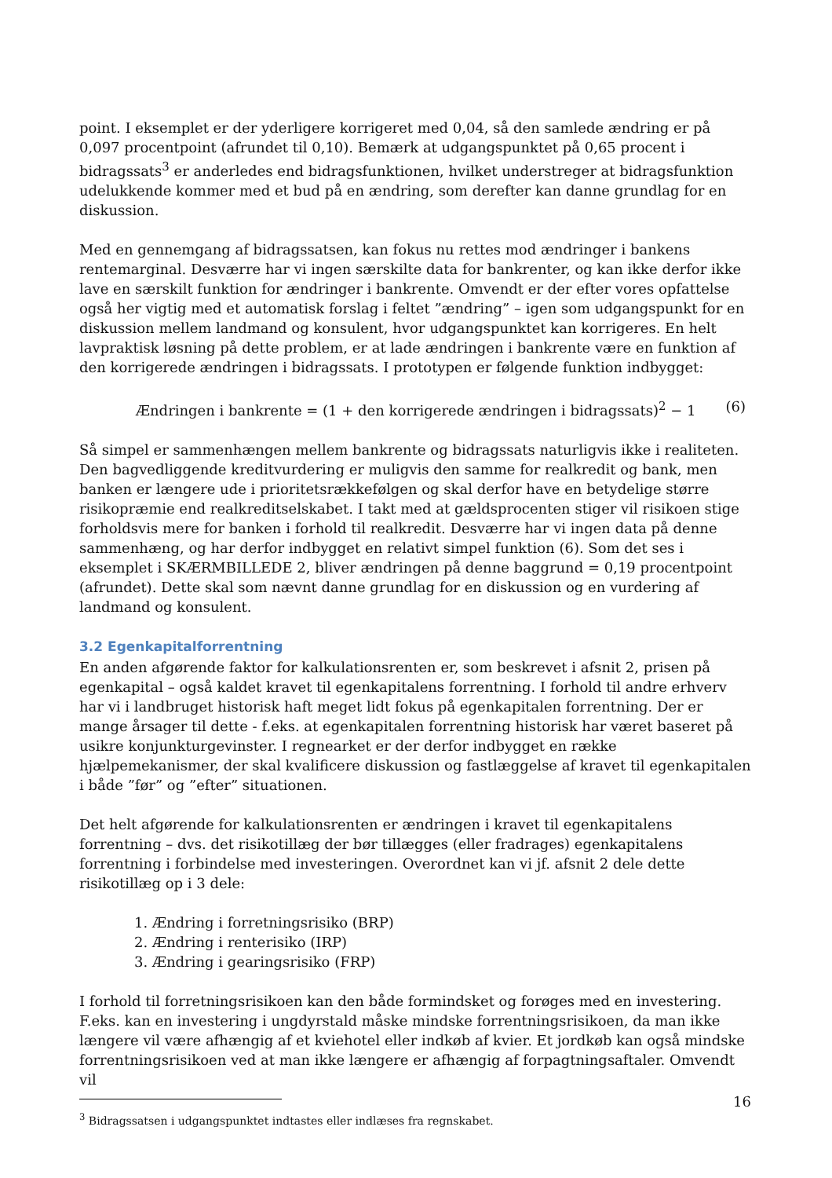point. I eksemplet er der yderligere korrigeret med 0,04, så den samlede ændring er på 0,097 procentpoint (afrundet til 0,10). Bemærk at udgangspunktet på 0,65 procent i bidragssats<sup>3</sup> er anderledes end bidragsfunktionen, hvilket understreger at bidragsfunktion udelukkende kommer med et bud på en ændring, som derefter kan danne grundlag for en diskussion.
Med en gennemgang af bidragssatsen, kan fokus nu rettes mod ændringer i bankens rentemarginal. Desværre har vi ingen særskilte data for bankrenter, og kan ikke derfor ikke lave en særskilt funktion for ændringer i bankrente. Omvendt er der efter vores opfattelse også her vigtig med et automatisk forslag i feltet ”ændring” – igen som udgangspunkt for en diskussion mellem landmand og konsulent, hvor udgangspunktet kan korrigeres. En helt lavpraktisk løsning på dette problem, er at lade ændringen i bankrente være en funktion af den korrigerede ændringen i bidragssats. I prototypen er følgende funktion indbygget:
Ændringen i bankrente = (1 + den korrigerede ændringen i bidragssats)<sup>2</sup> − 1 (6)
Så simpel er sammenhængen mellem bankrente og bidragssats naturligvis ikke i realiteten. Den bagvedliggende kreditvurdering er muligvis den samme for realkredit og bank, men banken er længere ude i prioritetsrækkefølgen og skal derfor have en betydelige større risikopræmie end realkreditselskabet. I takt med at gældsprocenten stiger vil risikoen stige forholdsvis mere for banken i forhold til realkredit. Desværre har vi ingen data på denne sammenhæng, og har derfor indbygget en relativt simpel funktion (6). Som det ses i eksemplet i SKÆRMBILLEDE 2, bliver ændringen på denne baggrund = 0,19 procentpoint (afrundet). Dette skal som nævnt danne grundlag for en diskussion og en vurdering af landmand og konsulent.
3.2 Egenkapitalforrentning
En anden afgørende faktor for kalkulationsrenten er, som beskrevet i afsnit 2, prisen på egenkapital – også kaldet kravet til egenkapitalens forrentning. I forhold til andre erhverv har vi i landbruget historisk haft meget lidt fokus på egenkapitalen forrentning. Der er mange årsager til dette - f.eks. at egenkapitalen forrentning historisk har været baseret på usikre konjunkturgevinster. I regnearket er der derfor indbygget en række hjælpemekanismer, der skal kvalificere diskussion og fastlæggelse af kravet til egenkapitalen i både ”før” og ”efter” situationen.
Det helt afgørende for kalkulationsrenten er ændringen i kravet til egenkapitalens forrentning – dvs. det risikotillæg der bør tillægges (eller fradrages) egenkapitalens forrentning i forbindelse med investeringen. Overordnet kan vi jf. afsnit 2 dele dette risikotillæg op i 3 dele:
1. Ændring i forretningsrisiko (BRP)
2. Ændring i renterisiko (IRP)
3. Ændring i gearingsrisiko (FRP)
I forhold til forretningsrisikoen kan den både formindsket og forøges med en investering. F.eks. kan en investering i ungdyrstald måske mindske forrentningsrisikoen, da man ikke længere vil være afhængig af et kviehotel eller indkøb af kvier. Et jordkøb kan også mindske forrentningsrisikoen ved at man ikke længere er afhængig af forpagtningsaftaler. Omvendt vil
<sup>3</sup> Bidragssatsen i udgangspunktet indtastes eller indlæses fra regnskabet.
16